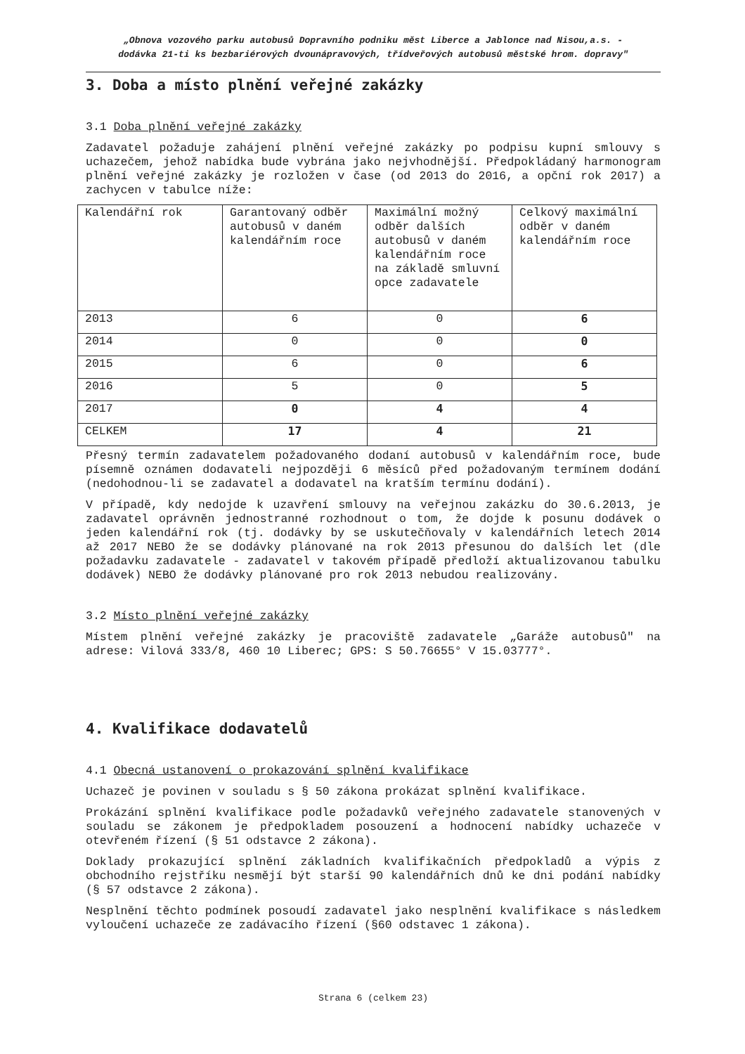„Obnova vozového parku autobusů Dopravního podniku měst Liberce a Jablonce nad Nisou,a.s. -
dodávka 21-ti ks bezbariérových dvounápravových, třídveřových autobusů městské hrom. dopravy"
3. Doba a místo plnění veřejné zakázky
3.1 Doba plnění veřejné zakázky
Zadavatel požaduje zahájení plnění veřejné zakázky po podpisu kupní smlouvy s uchazečem, jehož nabídka bude vybrána jako nejvhodnější. Předpokládaný harmonogram plnění veřejné zakázky je rozložen v čase (od 2013 do 2016, a opční rok 2017) a zachycen v tabulce níže:
| Kalendářní rok | Garantovaný odběr autobusů v daném kalendářním roce | Maximální možný odběr dalších autobusů v daném kalendářním roce na základě smluvní opce zadavatele | Celkový maximální odběr v daném kalendářním roce |
| 2013 | 6 | 0 | 6 |
| 2014 | 0 | 0 | 0 |
| 2015 | 6 | 0 | 6 |
| 2016 | 5 | 0 | 5 |
| 2017 | 0 | 4 | 4 |
| CELKEM | 17 | 4 | 21 |
Přesný termín zadavatelem požadovaného dodaní autobusů v kalendářním roce, bude písemně oznámen dodavateli nejpozději 6 měsíců před požadovaným termínem dodání (nedohodnou-li se zadavatel a dodavatel na kratším termínu dodání).
V případě, kdy nedojde k uzavření smlouvy na veřejnou zakázku do 30.6.2013, je zadavatel oprávněn jednostranné rozhodnout o tom, že dojde k posunu dodávek o jeden kalendářní rok (tj. dodávky by se uskutečňovaly v kalendářních letech 2014 až 2017 NEBO že se dodávky plánované na rok 2013 přesunou do dalších let (dle požadavku zadavatele - zadavatel v takovém případě předloží aktualizovanou tabulku dodávek) NEBO že dodávky plánované pro rok 2013 nebudou realizovány.
3.2 Místo plnění veřejné zakázky
Místem plnění veřejné zakázky je pracoviště zadavatele „Garáže autobusů" na adrese: Vilová 333/8, 460 10 Liberec; GPS: S 50.76655° V 15.03777°.
4. Kvalifikace dodavatelů
4.1 Obecná ustanovení o prokazování splnění kvalifikace
Uchazeč je povinen v souladu s § 50 zákona prokázat splnění kvalifikace.
Prokázání splnění kvalifikace podle požadavků veřejného zadavatele stanovených v souladu se zákonem je předpokladem posouzení a hodnocení nabídky uchazeče v otevřeném řízení (§ 51 odstavce 2 zákona).
Doklady prokazující splnění základních kvalifikačních předpokladů a výpis z obchodního rejstříku nesmějí být starší 90 kalendářních dnů ke dni podání nabídky (§ 57 odstavce 2 zákona).
Nesplnění těchto podmínek posoudí zadavatel jako nesplnění kvalifikace s následkem vyloučení uchazeče ze zadávacího řízení (§60 odstavec 1 zákona).
Strana 6 (celkem 23)